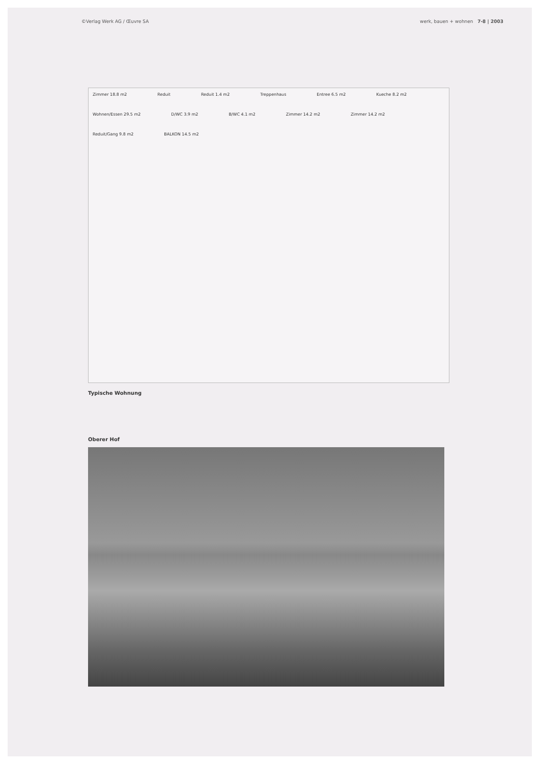©Verlag Werk AG / Œuvre SA werk, bauen + wohnen 7-8 | 2003
Zimmer 18.8 m2 Reduit Reduit 1.4 m2 Treppenhaus Entree 6.5 m2 Kueche 8.2 m2 Wohnen/Essen 29.5 m2 D/WC 3.9 m2 B/WC 4.1 m2 Zimmer 14.2 m2 Zimmer 14.2 m2 Reduit/Gang 9.8 m2 BALKON 14.5 m2
Typische Wohnung
Oberer Hof